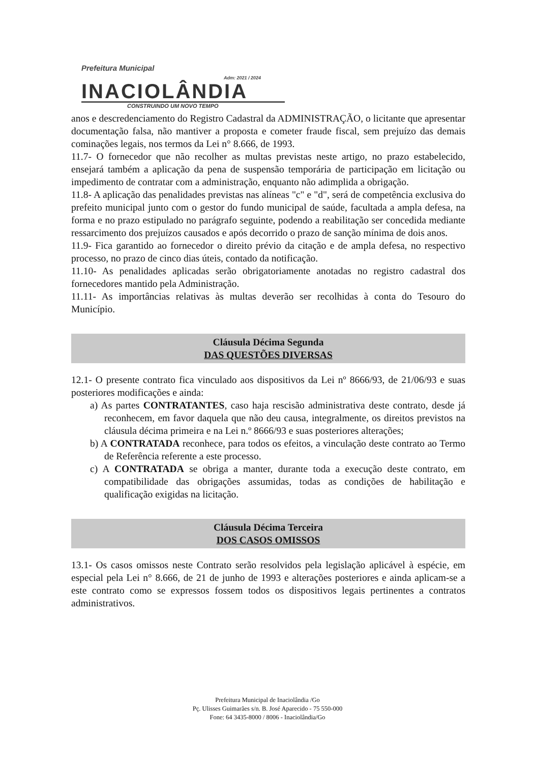Prefeitura Municipal Adm: 2021 / 2024
INACIOLÂNDIA
CONSTRUINDO UM NOVO TEMPO
anos e descredenciamento do Registro Cadastral da ADMINISTRAÇÃO, o licitante que apresentar documentação falsa, não mantiver a proposta e cometer fraude fiscal, sem prejuízo das demais cominações legais, nos termos da Lei n° 8.666, de 1993.
11.7- O fornecedor que não recolher as multas previstas neste artigo, no prazo estabelecido, ensejará também a aplicação da pena de suspensão temporária de participação em licitação ou impedimento de contratar com a administração, enquanto não adimplida a obrigação.
11.8- A aplicação das penalidades previstas nas alíneas "c" e "d", será de competência exclusiva do prefeito municipal junto com o gestor do fundo municipal de saúde, facultada a ampla defesa, na forma e no prazo estipulado no parágrafo seguinte, podendo a reabilitação ser concedida mediante ressarcimento dos prejuízos causados e após decorrido o prazo de sanção mínima de dois anos.
11.9- Fica garantido ao fornecedor o direito prévio da citação e de ampla defesa, no respectivo processo, no prazo de cinco dias úteis, contado da notificação.
11.10- As penalidades aplicadas serão obrigatoriamente anotadas no registro cadastral dos fornecedores mantido pela Administração.
11.11- As importâncias relativas às multas deverão ser recolhidas à conta do Tesouro do Município.
Cláusula Décima Segunda
DAS QUESTÕES DIVERSAS
12.1- O presente contrato fica vinculado aos dispositivos da Lei nº 8666/93, de 21/06/93 e suas posteriores modificações e ainda:
a) As partes CONTRATANTES, caso haja rescisão administrativa deste contrato, desde já reconhecem, em favor daquela que não deu causa, integralmente, os direitos previstos na cláusula décima primeira e na Lei n.º 8666/93 e suas posteriores alterações;
b) A CONTRATADA reconhece, para todos os efeitos, a vinculação deste contrato ao Termo de Referência referente a este processo.
c) A CONTRATADA se obriga a manter, durante toda a execução deste contrato, em compatibilidade das obrigações assumidas, todas as condições de habilitação e qualificação exigidas na licitação.
Cláusula Décima Terceira
DOS CASOS OMISSOS
13.1- Os casos omissos neste Contrato serão resolvidos pela legislação aplicável à espécie, em especial pela Lei n° 8.666, de 21 de junho de 1993 e alterações posteriores e ainda aplicam-se a este contrato como se expressos fossem todos os dispositivos legais pertinentes a contratos administrativos.
Prefeitura Municipal de Inaciolândia /Go
Pç. Ulisses Guimarães s/n. B. José Aparecido - 75 550-000
Fone: 64 3435-8000 / 8006 - Inaciolândia/Go